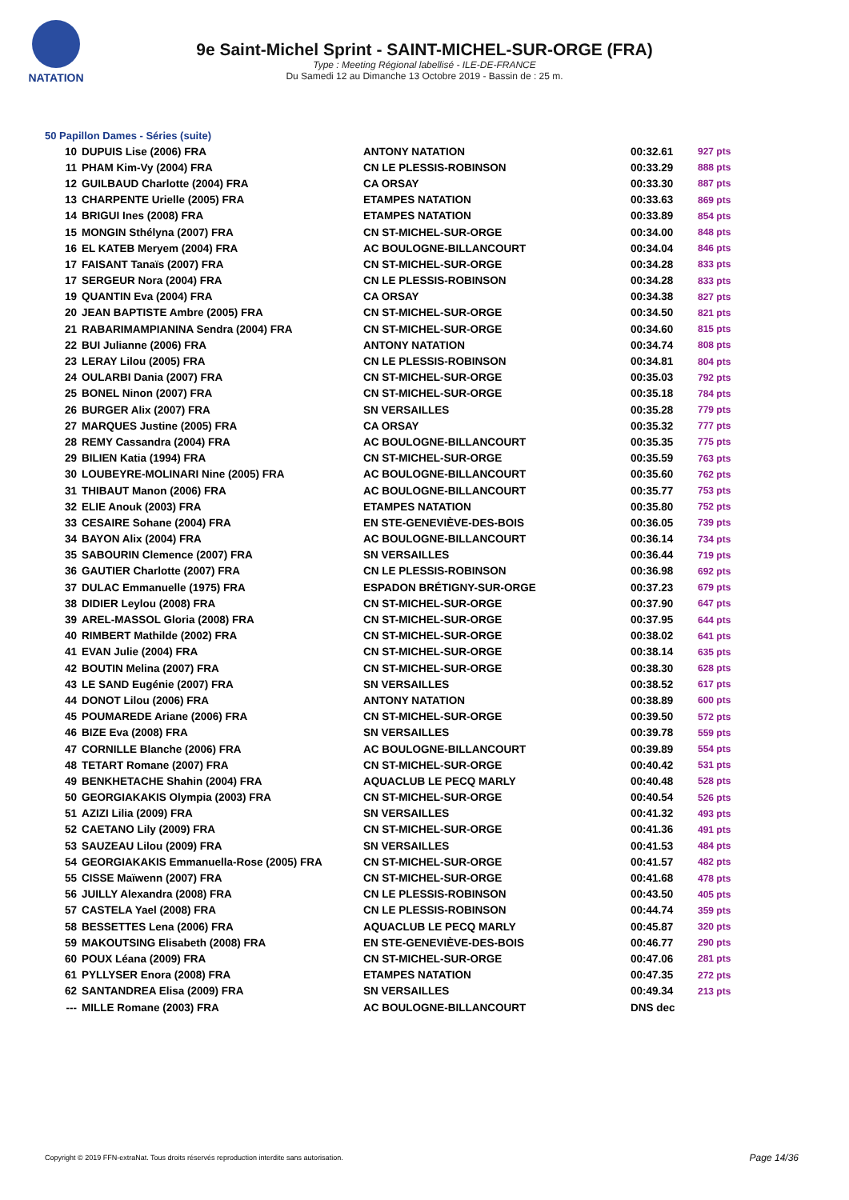NATATION
9e Saint-Michel Sprint - SAINT-MICHEL-SUR-ORGE (FRA)
Type : Meeting Régional labellisé - ILE-DE-FRANCE
Du Samedi 12 au Dimanche 13 Octobre 2019 - Bassin de : 25 m.
50 Papillon Dames - Séries (suite)
| 10 | DUPUIS Lise (2006) FRA | ANTONY NATATION | 00:32.61 | 927 pts |
| 11 | PHAM Kim-Vy (2004) FRA | CN LE PLESSIS-ROBINSON | 00:33.29 | 888 pts |
| 12 | GUILBAUD Charlotte (2004) FRA | CA ORSAY | 00:33.30 | 887 pts |
| 13 | CHARPENTE Urielle (2005) FRA | ETAMPES NATATION | 00:33.63 | 869 pts |
| 14 | BRIGUI Ines (2008) FRA | ETAMPES NATATION | 00:33.89 | 854 pts |
| 15 | MONGIN Sthélyna (2007) FRA | CN ST-MICHEL-SUR-ORGE | 00:34.00 | 848 pts |
| 16 | EL KATEB Meryem (2004) FRA | AC BOULOGNE-BILLANCOURT | 00:34.04 | 846 pts |
| 17 | FAISANT Tanaïs (2007) FRA | CN ST-MICHEL-SUR-ORGE | 00:34.28 | 833 pts |
| 17 | SERGEUR Nora (2004) FRA | CN LE PLESSIS-ROBINSON | 00:34.28 | 833 pts |
| 19 | QUANTIN Eva (2004) FRA | CA ORSAY | 00:34.38 | 827 pts |
| 20 | JEAN BAPTISTE Ambre (2005) FRA | CN ST-MICHEL-SUR-ORGE | 00:34.50 | 821 pts |
| 21 | RABARIMAMPIANINA Sendra (2004) FRA | CN ST-MICHEL-SUR-ORGE | 00:34.60 | 815 pts |
| 22 | BUI Julianne (2006) FRA | ANTONY NATATION | 00:34.74 | 808 pts |
| 23 | LERAY Lilou (2005) FRA | CN LE PLESSIS-ROBINSON | 00:34.81 | 804 pts |
| 24 | OULARBI Dania (2007) FRA | CN ST-MICHEL-SUR-ORGE | 00:35.03 | 792 pts |
| 25 | BONEL Ninon (2007) FRA | CN ST-MICHEL-SUR-ORGE | 00:35.18 | 784 pts |
| 26 | BURGER Alix (2007) FRA | SN VERSAILLES | 00:35.28 | 779 pts |
| 27 | MARQUES Justine (2005) FRA | CA ORSAY | 00:35.32 | 777 pts |
| 28 | REMY Cassandra (2004) FRA | AC BOULOGNE-BILLANCOURT | 00:35.35 | 775 pts |
| 29 | BILIEN Katia (1994) FRA | CN ST-MICHEL-SUR-ORGE | 00:35.59 | 763 pts |
| 30 | LOUBEYRE-MOLINARI Nine (2005) FRA | AC BOULOGNE-BILLANCOURT | 00:35.60 | 762 pts |
| 31 | THIBAUT Manon (2006) FRA | AC BOULOGNE-BILLANCOURT | 00:35.77 | 753 pts |
| 32 | ELIE Anouk (2003) FRA | ETAMPES NATATION | 00:35.80 | 752 pts |
| 33 | CESAIRE Sohane (2004) FRA | EN STE-GENEVIÈVE-DES-BOIS | 00:36.05 | 739 pts |
| 34 | BAYON Alix (2004) FRA | AC BOULOGNE-BILLANCOURT | 00:36.14 | 734 pts |
| 35 | SABOURIN Clemence (2007) FRA | SN VERSAILLES | 00:36.44 | 719 pts |
| 36 | GAUTIER Charlotte (2007) FRA | CN LE PLESSIS-ROBINSON | 00:36.98 | 692 pts |
| 37 | DULAC Emmanuelle (1975) FRA | ESPADON BRÉTIGNY-SUR-ORGE | 00:37.23 | 679 pts |
| 38 | DIDIER Leylou (2008) FRA | CN ST-MICHEL-SUR-ORGE | 00:37.90 | 647 pts |
| 39 | AREL-MASSOL Gloria (2008) FRA | CN ST-MICHEL-SUR-ORGE | 00:37.95 | 644 pts |
| 40 | RIMBERT Mathilde (2002) FRA | CN ST-MICHEL-SUR-ORGE | 00:38.02 | 641 pts |
| 41 | EVAN Julie (2004) FRA | CN ST-MICHEL-SUR-ORGE | 00:38.14 | 635 pts |
| 42 | BOUTIN Melina (2007) FRA | CN ST-MICHEL-SUR-ORGE | 00:38.30 | 628 pts |
| 43 | LE SAND Eugénie (2007) FRA | SN VERSAILLES | 00:38.52 | 617 pts |
| 44 | DONOT Lilou (2006) FRA | ANTONY NATATION | 00:38.89 | 600 pts |
| 45 | POUMAREDE Ariane (2006) FRA | CN ST-MICHEL-SUR-ORGE | 00:39.50 | 572 pts |
| 46 | BIZE Eva (2008) FRA | SN VERSAILLES | 00:39.78 | 559 pts |
| 47 | CORNILLE Blanche (2006) FRA | AC BOULOGNE-BILLANCOURT | 00:39.89 | 554 pts |
| 48 | TETART Romane (2007) FRA | CN ST-MICHEL-SUR-ORGE | 00:40.42 | 531 pts |
| 49 | BENKHETACHE Shahin (2004) FRA | AQUACLUB LE PECQ MARLY | 00:40.48 | 528 pts |
| 50 | GEORGIAKAKIS Olympia (2003) FRA | CN ST-MICHEL-SUR-ORGE | 00:40.54 | 526 pts |
| 51 | AZIZI Lilia (2009) FRA | SN VERSAILLES | 00:41.32 | 493 pts |
| 52 | CAETANO Lily (2009) FRA | CN ST-MICHEL-SUR-ORGE | 00:41.36 | 491 pts |
| 53 | SAUZEAU Lilou (2009) FRA | SN VERSAILLES | 00:41.53 | 484 pts |
| 54 | GEORGIAKAKIS Emmanuella-Rose (2005) FRA | CN ST-MICHEL-SUR-ORGE | 00:41.57 | 482 pts |
| 55 | CISSE Maïwenn (2007) FRA | CN ST-MICHEL-SUR-ORGE | 00:41.68 | 478 pts |
| 56 | JUILLY Alexandra (2008) FRA | CN LE PLESSIS-ROBINSON | 00:43.50 | 405 pts |
| 57 | CASTELA Yael (2008) FRA | CN LE PLESSIS-ROBINSON | 00:44.74 | 359 pts |
| 58 | BESSETTES Lena (2006) FRA | AQUACLUB LE PECQ MARLY | 00:45.87 | 320 pts |
| 59 | MAKOUTSING Elisabeth (2008) FRA | EN STE-GENEVIÈVE-DES-BOIS | 00:46.77 | 290 pts |
| 60 | POUX Léana (2009) FRA | CN ST-MICHEL-SUR-ORGE | 00:47.06 | 281 pts |
| 61 | PYLLYSER Enora (2008) FRA | ETAMPES NATATION | 00:47.35 | 272 pts |
| 62 | SANTANDREA Elisa (2009) FRA | SN VERSAILLES | 00:49.34 | 213 pts |
| --- | MILLE Romane (2003) FRA | AC BOULOGNE-BILLANCOURT | DNS dec | |
Copyright © 2019 FFN-extraNat. Tous droits réservés reproduction interdite sans autorisation.
Page 14/36